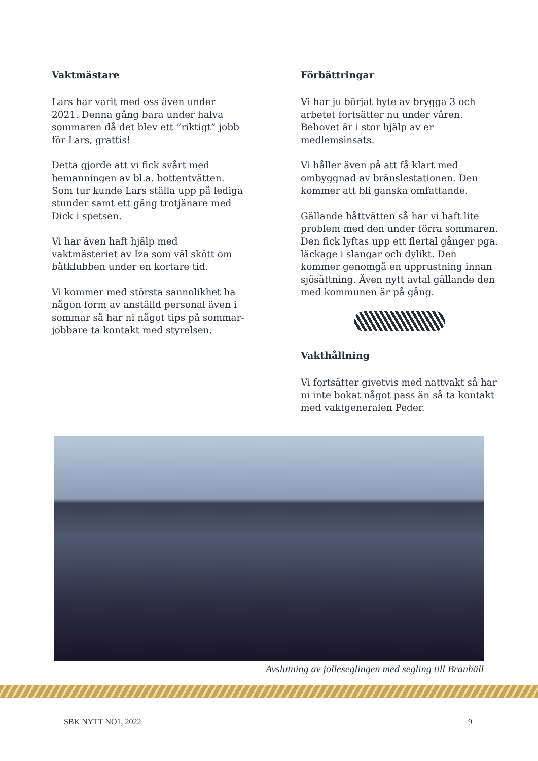Vaktmästare
Lars har varit med oss även under 2021. Denna gång bara under halva sommaren då det blev ett ”riktigt” jobb för Lars, grattis!
Detta gjorde att vi fick svårt med bemanningen av bl.a. bottentvätten. Som tur kunde Lars ställa upp på lediga stunder samt ett gäng trotjänare med Dick i spetsen.
Vi har även haft hjälp med vaktmästeriet av Iza som väl skött om båtklubben under en kortare tid.
Vi kommer med största sannolikhet ha någon form av anställd personal även i sommar så har ni något tips på sommar-jobbare ta kontakt med styrelsen.
Förbättringar
Vi har ju börjat byte av brygga 3 och arbetet fortsätter nu under våren. Behovet är i stor hjälp av er medlemsinsats.
Vi håller även på att få klart med ombyggnad av bränslestationen. Den kommer att bli ganska omfattande.
Gällande båttvätten så har vi haft lite problem med den under förra sommaren. Den fick lyftas upp ett flertal gånger pga. läckage i slangar och dylikt. Den kommer genomgå en upprustning innan sjösättning. Även nytt avtal gällande den med kommunen är på gång.
Vakthållning
Vi fortsätter givetvis med nattvakt så har ni inte bokat något pass än så ta kontakt med vaktgeneralen Peder.
Avslutning av jolleseglingen med segling till Branhäll
SBK NYTT NO1, 2022 9